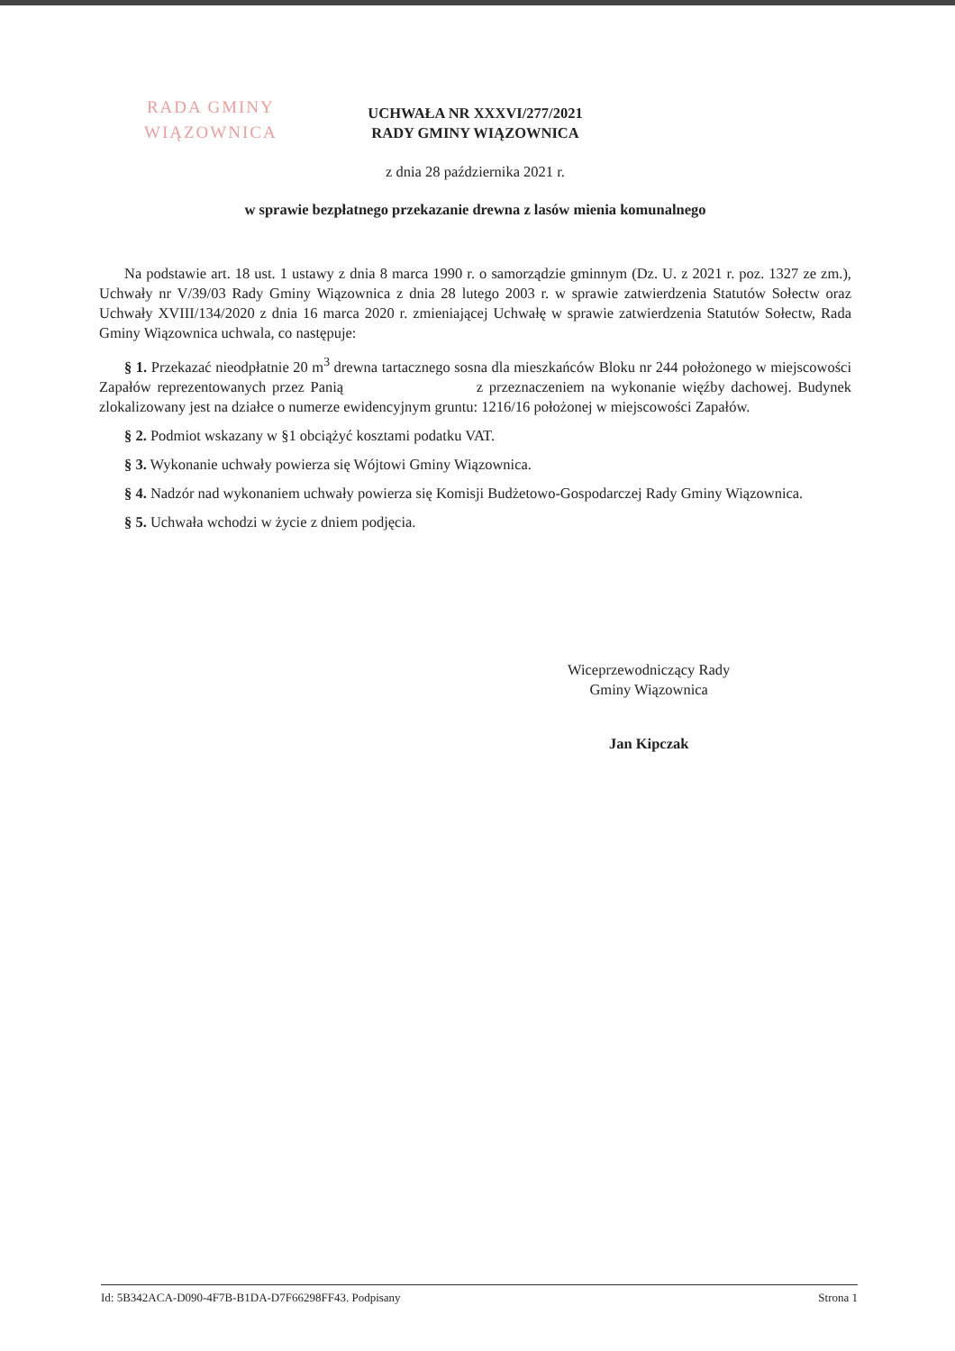RADA GMINY
WIĄZOWNICA
UCHWAŁA NR XXXVI/277/2021
RADY GMINY WIĄZOWNICA
z dnia 28 października 2021 r.
w sprawie bezpłatnego przekazanie drewna z lasów mienia komunalnego
Na podstawie art. 18 ust. 1 ustawy z dnia 8 marca 1990 r. o samorządzie gminnym (Dz. U. z 2021 r. poz. 1327 ze zm.), Uchwały nr V/39/03 Rady Gminy Wiązownica z dnia 28 lutego 2003 r. w sprawie zatwierdzenia Statutów Sołectw oraz Uchwały XVIII/134/2020 z dnia 16 marca 2020 r. zmieniającej Uchwałę w sprawie zatwierdzenia Statutów Sołectw, Rada Gminy Wiązownica uchwala, co następuje:
§ 1. Przekazać nieodpłatnie 20 m<sup>3</sup> drewna tartacznego sosna dla mieszkańców Bloku nr 244 położonego w miejscowości Zapałów reprezentowanych przez Panią z przeznaczeniem na wykonanie więźby dachowej. Budynek zlokalizowany jest na działce o numerze ewidencyjnym gruntu: 1216/16 położonej w miejscowości Zapałów.
§ 2. Podmiot wskazany w §1 obciążyć kosztami podatku VAT.
§ 3. Wykonanie uchwały powierza się Wójtowi Gminy Wiązownica.
§ 4. Nadzór nad wykonaniem uchwały powierza się Komisji Budżetowo-Gospodarczej Rady Gminy Wiązownica.
§ 5. Uchwała wchodzi w życie z dniem podjęcia.
Wiceprzewodniczący Rady
Gminy Wiązownica
Jan Kipczak
Id: 5B342ACA-D090-4F7B-B1DA-D7F66298FF43. Podpisany Strona 1